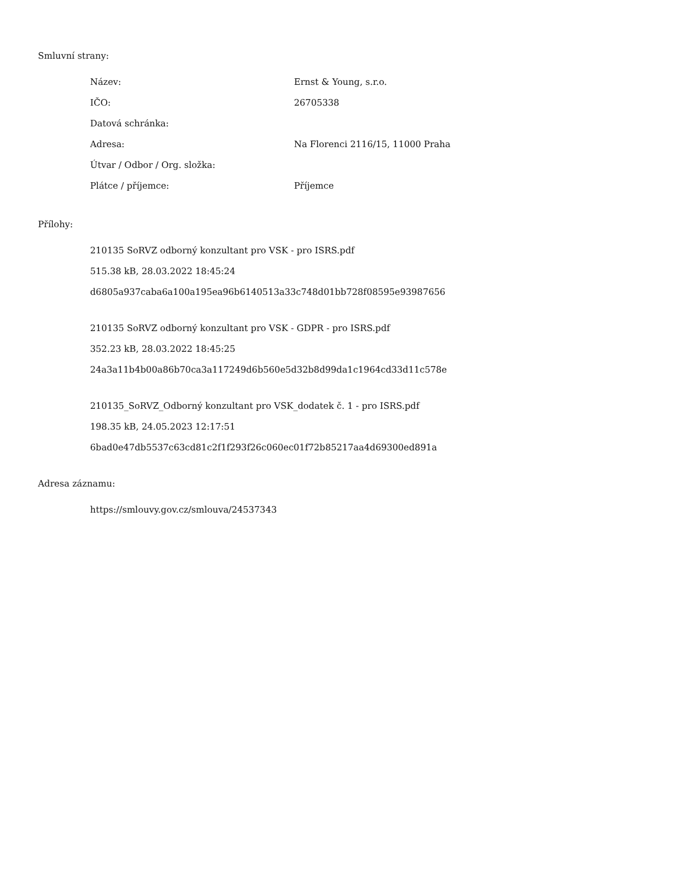Smluvní strany:
| Název: | Ernst & Young, s.r.o. |
| IČO: | 26705338 |
| Datová schránka: | |
| Adresa: | Na Florenci 2116/15, 11000 Praha |
| Útvar / Odbor / Org. složka: | |
| Plátce / příjemce: | Příjemce |
Přílohy:
210135 SoRVZ odborný konzultant pro VSK - pro ISRS.pdf
515.38 kB, 28.03.2022 18:45:24
d6805a937caba6a100a195ea96b6140513a33c748d01bb728f08595e93987656
210135 SoRVZ odborný konzultant pro VSK - GDPR - pro ISRS.pdf
352.23 kB, 28.03.2022 18:45:25
24a3a11b4b00a86b70ca3a117249d6b560e5d32b8d99da1c1964cd33d11c578e
210135_SoRVZ_Odborný konzultant pro VSK_dodatek č. 1 - pro ISRS.pdf
198.35 kB, 24.05.2023 12:17:51
6bad0e47db5537c63cd81c2f1f293f26c060ec01f72b85217aa4d69300ed891a
Adresa záznamu:
https://smlouvy.gov.cz/smlouva/24537343